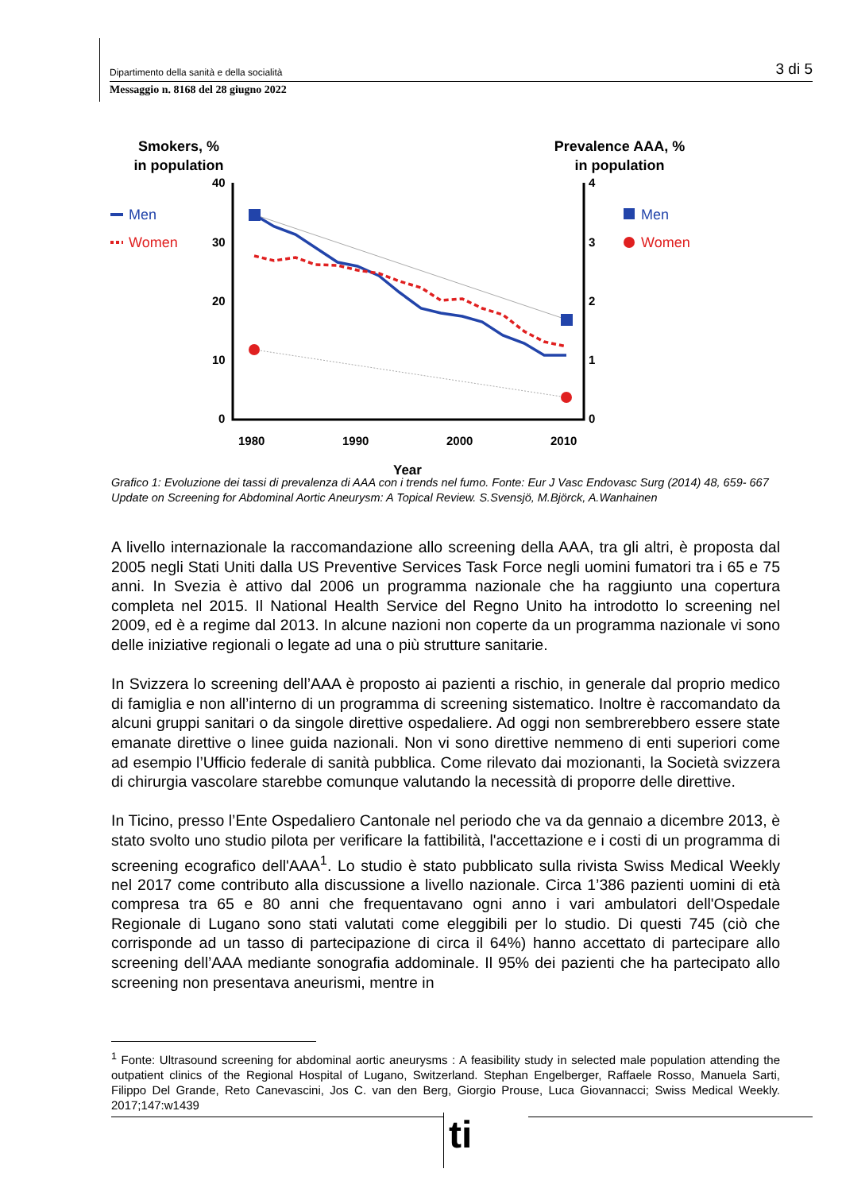Dipartimento della sanità e della socialità 3 di 5
Messaggio n. 8168 del 28 giugno 2022
Smokers, %
in population
Prevalence AAA, %
in population
Men
Women
Men
Women
40
30
20
10
0
4
3
2
1
0
1980
1990
2000
2010
Year
Grafico 1: Evoluzione dei tassi di prevalenza di AAA con i trends nel fumo. Fonte: Eur J Vasc Endovasc Surg (2014) 48, 659- 667 Update on Screening for Abdominal Aortic Aneurysm: A Topical Review. S.Svensjö, M.Björck, A.Wanhainen
A livello internazionale la raccomandazione allo screening della AAA, tra gli altri, è proposta dal 2005 negli Stati Uniti dalla US Preventive Services Task Force negli uomini fumatori tra i 65 e 75 anni. In Svezia è attivo dal 2006 un programma nazionale che ha raggiunto una copertura completa nel 2015. Il National Health Service del Regno Unito ha introdotto lo screening nel 2009, ed è a regime dal 2013. In alcune nazioni non coperte da un programma nazionale vi sono delle iniziative regionali o legate ad una o più strutture sanitarie.
In Svizzera lo screening dell’AAA è proposto ai pazienti a rischio, in generale dal proprio medico di famiglia e non all’interno di un programma di screening sistematico. Inoltre è raccomandato da alcuni gruppi sanitari o da singole direttive ospedaliere. Ad oggi non sembrerebbero essere state emanate direttive o linee guida nazionali. Non vi sono direttive nemmeno di enti superiori come ad esempio l’Ufficio federale di sanità pubblica. Come rilevato dai mozionanti, la Società svizzera di chirurgia vascolare starebbe comunque valutando la necessità di proporre delle direttive.
In Ticino, presso l’Ente Ospedaliero Cantonale nel periodo che va da gennaio a dicembre 2013, è stato svolto uno studio pilota per verificare la fattibilità, l'accettazione e i costi di un programma di screening ecografico dell'AAA<sup>1</sup>. Lo studio è stato pubblicato sulla rivista Swiss Medical Weekly nel 2017 come contributo alla discussione a livello nazionale. Circa 1’386 pazienti uomini di età compresa tra 65 e 80 anni che frequentavano ogni anno i vari ambulatori dell'Ospedale Regionale di Lugano sono stati valutati come eleggibili per lo studio. Di questi 745 (ciò che corrisponde ad un tasso di partecipazione di circa il 64%) hanno accettato di partecipare allo screening dell’AAA mediante sonografia addominale. Il 95% dei pazienti che ha partecipato allo screening non presentava aneurismi, mentre in
<sup>1</sup> Fonte: Ultrasound screening for abdominal aortic aneurysms : A feasibility study in selected male population attending the outpatient clinics of the Regional Hospital of Lugano, Switzerland. Stephan Engelberger, Raffaele Rosso, Manuela Sarti, Filippo Del Grande, Reto Canevascini, Jos C. van den Berg, Giorgio Prouse, Luca Giovannacci; Swiss Medical Weekly. 2017;147:w1439
ti